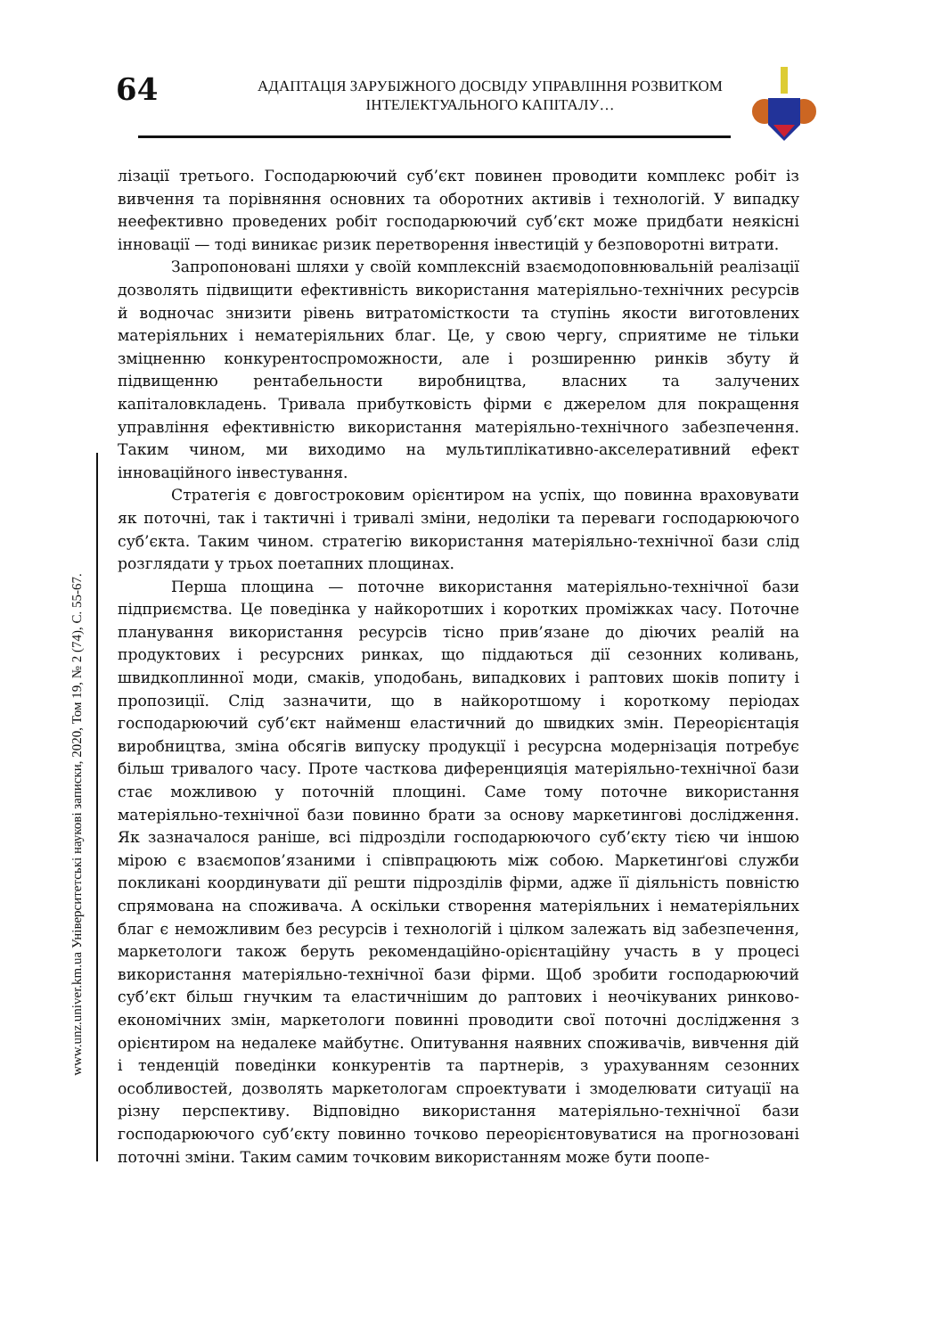64
АДАПТАЦІЯ ЗАРУБІЖНОГО ДОСВІДУ УПРАВЛІННЯ РОЗВИТКОМ ІНТЕЛЕКТУАЛЬНОГО КАПІТАЛУ…
www.unz.univer.km.ua Університетські наукові записки, 2020, Том 19, № 2 (74), С. 55-67.
лізації третього. Господарюючий суб’єкт повинен проводити комплекс робіт із вивчення та порівняння основних та оборотних активів і технологій. У випадку неефективно проведених робіт господарюючий суб’єкт може придбати неякісні інновації — тоді виникає ризик перетворення інвестицій у безповоротні витрати.
Запропоновані шляхи у своїй комплексній взаємодоповнювальній реалізації дозволять підвищити ефективність використання матеріяльно-технічних ресурсів й водночас знизити рівень витратомісткости та ступінь якости виготовлених матеріяльних і нематеріяльних благ. Це, у свою чергу, сприятиме не тільки зміцненню конкурентоспроможности, але і розширенню ринків збуту й підвищенню рентабельности виробництва, власних та залучених капіталовкладень. Тривала прибутковість фірми є джерелом для покращення управління ефективністю використання матеріяльно-технічного забезпечення. Таким чином, ми виходимо на мультиплікативно-акселеративний ефект інноваційного інвестування.
Стратегія є довгостроковим орієнтиром на успіх, що повинна враховувати як поточні, так і тактичні і тривалі зміни, недоліки та переваги господарюючого суб’єкта. Таким чином. стратегію використання матеріяльно-технічної бази слід розглядати у трьох поетапних площинах.
Перша площина — поточне використання матеріяльно-технічної бази підприємства. Це поведінка у найкоротших і коротких проміжках часу. Поточне планування використання ресурсів тісно прив’язане до діючих реалій на продуктових і ресурсних ринках, що піддаються дії сезонних коливань, швидкоплинної моди, смаків, уподобань, випадкових і раптових шоків попиту і пропозиції. Слід зазначити, що в найкоротшому і короткому періодах господарюючий суб’єкт найменш еластичний до швидких змін. Переорієнтація виробництва, зміна обсягів випуску продукції і ресурсна модернізація потребує більш тривалого часу. Проте часткова диференцияція матеріяльно-технічної бази стає можливою у поточній площині. Саме тому поточне використання матеріяльно-технічної бази повинно брати за основу маркетингові дослідження. Як зазначалося раніше, всі підрозділи господарюючого суб’єкту тією чи іншою мірою є взаємопов’язаними і співпрацюють між собою. Маркетинґові служби покликані координувати дії решти підрозділів фірми, адже її діяльність повністю спрямована на споживача. А оскільки створення матеріяльних і нематеріяльних благ є неможливим без ресурсів і технологій і цілком залежать від забезпечення, маркетологи також беруть рекомендаційно-орієнтаційну участь в у процесі використання матеріяльно-технічної бази фірми. Щоб зробити господарюючий суб’єкт більш гнучким та еластичнішим до раптових і неочікуваних ринково-економічних змін, маркетологи повинні проводити свої поточні дослідження з орієнтиром на недалеке майбутнє. Опитування наявних споживачів, вивчення дій і тенденцій поведінки конкурентів та партнерів, з урахуванням сезонних особливостей, дозволять маркетологам спроектувати і змоделювати ситуації на різну перспективу. Відповідно використання матеріяльно-технічної бази господарюючого суб’єкту повинно точково переорієнтовуватися на прогнозовані поточні зміни. Таким самим точковим використанням може бути поопе-